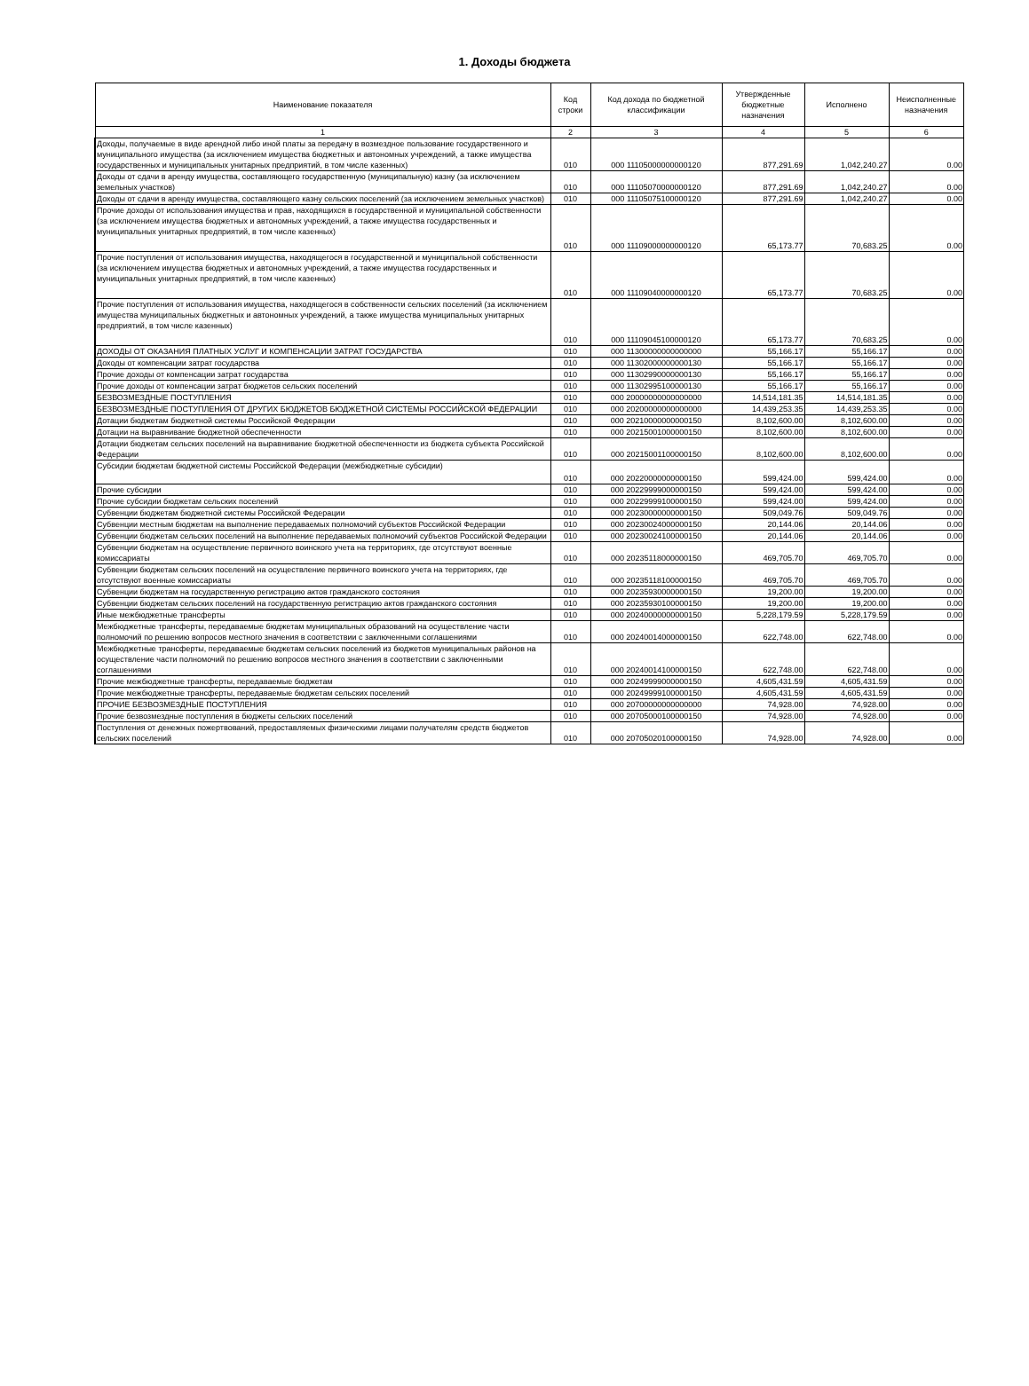1. Доходы бюджета
| Наименование показателя | Код строки | Код дохода по бюджетной классификации | Утвержденные бюджетные назначения | Исполнено | Неисполненные назначения |
| --- | --- | --- | --- | --- | --- |
| 1 | 2 | 3 | 4 | 5 | 6 |
| Доходы, получаемые в виде арендной либо иной платы за передачу в возмездное пользование государственного и муниципального имущества (за исключением имущества бюджетных и автономных учреждений, а также имущества государственных и муниципальных унитарных предприятий, в том числе казенных) | 010 | 000 11105000000000120 | 877,291.69 | 1,042,240.27 | 0.00 |
| Доходы от сдачи в аренду имущества, составляющего государственную (муниципальную) казну (за исключением земельных участков) | 010 | 000 11105070000000120 | 877,291.69 | 1,042,240.27 | 0.00 |
| Доходы от сдачи в аренду имущества, составляющего казну сельских поселений (за исключением земельных участков) | 010 | 000 11105075100000120 | 877,291.69 | 1,042,240.27 | 0.00 |
| Прочие доходы от использования имущества и прав, находящихся в государственной и муниципальной собственности (за исключением имущества бюджетных и автономных учреждений, а также имущества государственных и муниципальных унитарных предприятий, в том числе казенных) | 010 | 000 11109000000000120 | 65,173.77 | 70,683.25 | 0.00 |
| Прочие поступления от использования имущества, находящегося в государственной и муниципальной собственности (за исключением имущества бюджетных и автономных учреждений, а также имущества государственных и муниципальных унитарных предприятий, в том числе казенных) | 010 | 000 11109040000000120 | 65,173.77 | 70,683.25 | 0.00 |
| Прочие поступления от использования имущества, находящегося в собственности сельских поселений (за исключением имущества муниципальных бюджетных и автономных учреждений, а также имущества муниципальных унитарных предприятий, в том числе казенных) | 010 | 000 11109045100000120 | 65,173.77 | 70,683.25 | 0.00 |
| ДОХОДЫ ОТ ОКАЗАНИЯ ПЛАТНЫХ УСЛУГ И КОМПЕНСАЦИИ ЗАТРАТ ГОСУДАРСТВА | 010 | 000 11300000000000000 | 55,166.17 | 55,166.17 | 0.00 |
| Доходы от компенсации затрат государства | 010 | 000 11302000000000130 | 55,166.17 | 55,166.17 | 0.00 |
| Прочие доходы от компенсации затрат государства | 010 | 000 11302990000000130 | 55,166.17 | 55,166.17 | 0.00 |
| Прочие доходы от компенсации затрат бюджетов сельских поселений | 010 | 000 11302995100000130 | 55,166.17 | 55,166.17 | 0.00 |
| БЕЗВОЗМЕЗДНЫЕ ПОСТУПЛЕНИЯ | 010 | 000 20000000000000000 | 14,514,181.35 | 14,514,181.35 | 0.00 |
| БЕЗВОЗМЕЗДНЫЕ ПОСТУПЛЕНИЯ ОТ ДРУГИХ БЮДЖЕТОВ БЮДЖЕТНОЙ СИСТЕМЫ РОССИЙСКОЙ ФЕДЕРАЦИИ | 010 | 000 20200000000000000 | 14,439,253.35 | 14,439,253.35 | 0.00 |
| Дотации бюджетам бюджетной системы Российской Федерации | 010 | 000 20210000000000150 | 8,102,600.00 | 8,102,600.00 | 0.00 |
| Дотации на выравнивание бюджетной обеспеченности | 010 | 000 20215001000000150 | 8,102,600.00 | 8,102,600.00 | 0.00 |
| Дотации бюджетам сельских поселений на выравнивание бюджетной обеспеченности из бюджета субъекта Российской Федерации | 010 | 000 20215001100000150 | 8,102,600.00 | 8,102,600.00 | 0.00 |
| Субсидии бюджетам бюджетной системы Российской Федерации (межбюджетные субсидии) | 010 | 000 20220000000000150 | 599,424.00 | 599,424.00 | 0.00 |
| Прочие субсидии | 010 | 000 20229999000000150 | 599,424.00 | 599,424.00 | 0.00 |
| Прочие субсидии бюджетам сельских поселений | 010 | 000 20229999100000150 | 599,424.00 | 599,424.00 | 0.00 |
| Субвенции бюджетам бюджетной системы Российской Федерации | 010 | 000 20230000000000150 | 509,049.76 | 509,049.76 | 0.00 |
| Субвенции местным бюджетам на выполнение передаваемых полномочий субъектов Российской Федерации | 010 | 000 20230024000000150 | 20,144.06 | 20,144.06 | 0.00 |
| Субвенции бюджетам сельских поселений на выполнение передаваемых полномочий субъектов Российской Федерации | 010 | 000 20230024100000150 | 20,144.06 | 20,144.06 | 0.00 |
| Субвенции бюджетам на осуществление первичного воинского учета на территориях, где отсутствуют военные комиссариаты | 010 | 000 20235118000000150 | 469,705.70 | 469,705.70 | 0.00 |
| Субвенции бюджетам сельских поселений на осуществление первичного воинского учета на территориях, где отсутствуют военные комиссариаты | 010 | 000 20235118100000150 | 469,705.70 | 469,705.70 | 0.00 |
| Субвенции бюджетам на государственную регистрацию актов гражданского состояния | 010 | 000 20235930000000150 | 19,200.00 | 19,200.00 | 0.00 |
| Субвенции бюджетам сельских поселений на государственную регистрацию актов гражданского состояния | 010 | 000 20235930100000150 | 19,200.00 | 19,200.00 | 0.00 |
| Иные межбюджетные трансферты | 010 | 000 20240000000000150 | 5,228,179.59 | 5,228,179.59 | 0.00 |
| Межбюджетные трансферты, передаваемые бюджетам муниципальных образований на осуществление части полномочий по решению вопросов местного значения в соответствии с заключенными соглашениями | 010 | 000 20240014000000150 | 622,748.00 | 622,748.00 | 0.00 |
| Межбюджетные трансферты, передаваемые бюджетам сельских поселений из бюджетов муниципальных районов на осуществление части полномочий по решению вопросов местного значения в соответствии с заключенными соглашениями | 010 | 000 20240014100000150 | 622,748.00 | 622,748.00 | 0.00 |
| Прочие межбюджетные трансферты, передаваемые бюджетам | 010 | 000 20249999000000150 | 4,605,431.59 | 4,605,431.59 | 0.00 |
| Прочие межбюджетные трансферты, передаваемые бюджетам сельских поселений | 010 | 000 20249999100000150 | 4,605,431.59 | 4,605,431.59 | 0.00 |
| ПРОЧИЕ БЕЗВОЗМЕЗДНЫЕ ПОСТУПЛЕНИЯ | 010 | 000 20700000000000000 | 74,928.00 | 74,928.00 | 0.00 |
| Прочие безвозмездные поступления в бюджеты сельских поселений | 010 | 000 20705000100000150 | 74,928.00 | 74,928.00 | 0.00 |
| Поступления от денежных пожертвований, предоставляемых физическими лицами получателям средств бюджетов сельских поселений | 010 | 000 20705020100000150 | 74,928.00 | 74,928.00 | 0.00 |